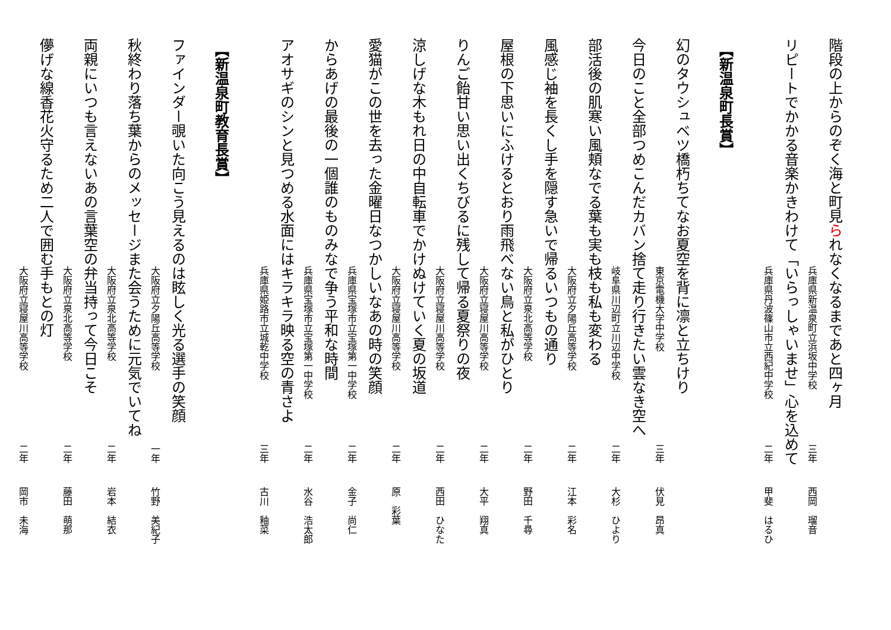階段の上からのぞく海と町見られなくなるまであと四ヶ月
兵庫県新温泉町立浜坂中学校 三年 西岡　瑠音
リピートでかかる音楽かきわけて「いらっしゃいませ」心を込めて
兵庫県丹波篠山市立西紀中学校 二年 甲斐　はるひ
【新温泉町長賞】
幻のタウシュベツ橋朽ちてなお夏空を背に凛と立ちけり
東京電機大学中学校 三年 伏見　昂真
今日のこと全部つめこんだカバン捨て走り行きたい雲なき空へ
岐阜県川辺町立川辺中学校 二年 大杉　ひより
部活後の肌寒い風頬なでる葉も実も枝も私も変わる
大阪府立夕陽丘高等学校 二年 江本　彩名
風感じ袖を長くし手を隠す急いで帰るいつもの通り
大阪府立泉北高等学校 二年 野田　千尋
屋根の下思いにふけるとおり雨飛べない鳥と私がひとり
大阪府立寝屋川高等学校 二年 大平　翔真
りんご飴甘い思い出くちびるに残して帰る夏祭りの夜
大阪府立寝屋川高等学校 二年 西田　ひなた
涼しげな木もれ日の中自転車でかけぬけていく夏の坂道
大阪府立寝屋川高等学校 二年 原　彩葉
愛猫がこの世を去った金曜日なつかしいなあの時の笑顔
兵庫県宝塚市立宝塚第一中学校 二年 金子　尚仁
からあげの最後の一個誰のものみなで争う平和な時間
兵庫県宝塚市立宝塚第一中学校 二年 水谷　浩太郎
アオサギのシンと見つめる水面にはキラキラ映る空の青さよ
兵庫県姫路市立城乾中学校 三年 古川　釉菜
【新温泉町教育長賞】
ファインダー覗いた向こう見えるのは眩しく光る選手の笑顔
大阪府立夕陽丘高等学校 一年 竹野　美紀子
秋終わり落ち葉からのメッセージまた会うために元気でいてね
大阪府立泉北高等学校 二年 岩本　結衣
両親にいつも言えないあの言葉空の弁当持って今日こそ
大阪府立泉北高等学校 二年 藤田　萌那
儚げな線香花火守るため二人で囲む手もとの灯
大阪府立寝屋川高等学校 二年 岡市　未海